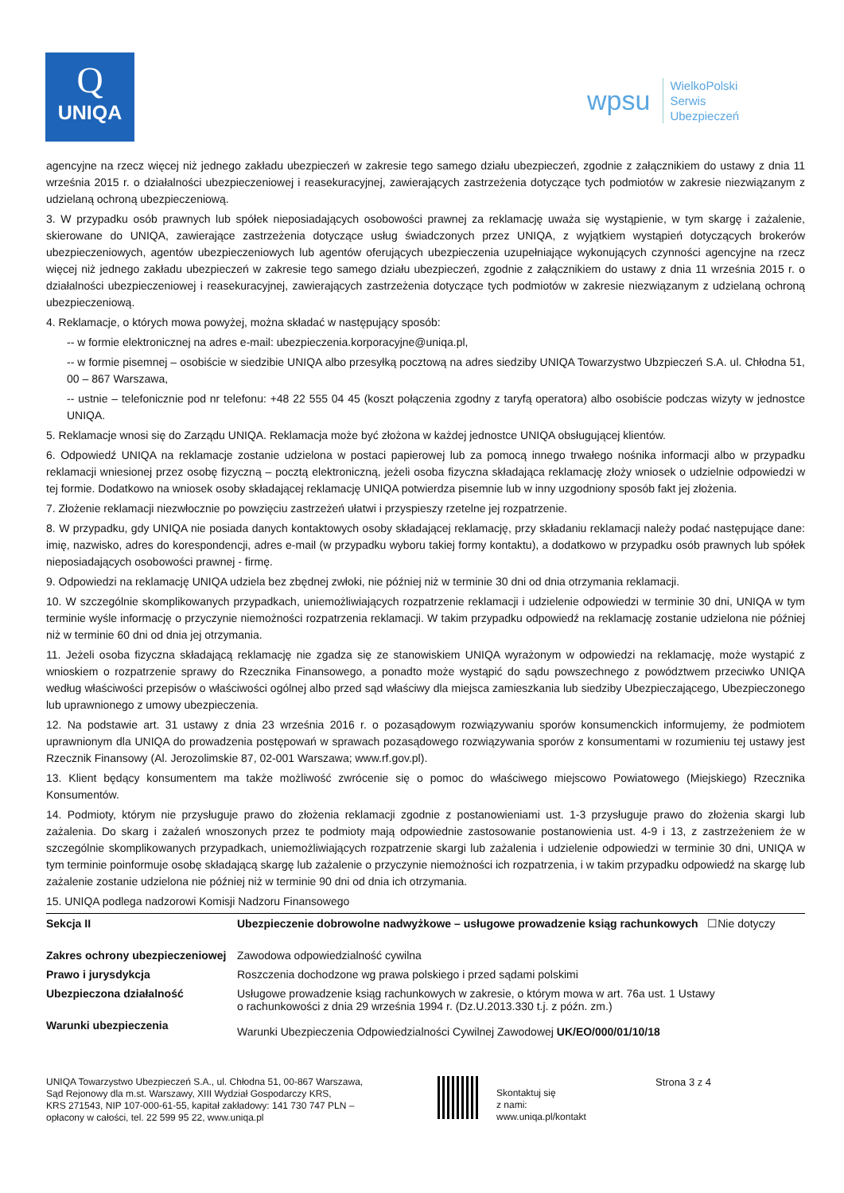Q
UNIQA
wpsu WielkoPolski
Serwis
Ubezpieczeń
agencyjne na rzecz więcej niż jednego zakładu ubezpieczeń w zakresie tego samego działu ubezpieczeń, zgodnie z załącznikiem do ustawy z dnia 11 września 2015 r. o działalności ubezpieczeniowej i reasekuracyjnej, zawierających zastrzeżenia dotyczące tych podmiotów w zakresie niezwiązanym z udzielaną ochroną ubezpieczeniową.
3. W przypadku osób prawnych lub spółek nieposiadających osobowości prawnej za reklamację uważa się wystąpienie, w tym skargę i zażalenie, skierowane do UNIQA, zawierające zastrzeżenia dotyczące usług świadczonych przez UNIQA, z wyjątkiem wystąpień dotyczących brokerów ubezpieczeniowych, agentów ubezpieczeniowych lub agentów oferujących ubezpieczenia uzupełniające wykonujących czynności agencyjne na rzecz więcej niż jednego zakładu ubezpieczeń w zakresie tego samego działu ubezpieczeń, zgodnie z załącznikiem do ustawy z dnia 11 września 2015 r. o działalności ubezpieczeniowej i reasekuracyjnej, zawierających zastrzeżenia dotyczące tych podmiotów w zakresie niezwiązanym z udzielaną ochroną ubezpieczeniową.
4. Reklamacje, o których mowa powyżej, można składać w następujący sposób:
-- w formie elektronicznej na adres e-mail: ubezpieczenia.korporacyjne@uniqa.pl,
-- w formie pisemnej – osobiście w siedzibie UNIQA albo przesyłką pocztową na adres siedziby UNIQA Towarzystwo Ubzpieczeń S.A. ul. Chłodna 51, 00 – 867 Warszawa,
-- ustnie – telefonicznie pod nr telefonu: +48 22 555 04 45 (koszt połączenia zgodny z taryfą operatora) albo osobiście podczas wizyty w jednostce UNIQA.
5. Reklamacje wnosi się do Zarządu UNIQA. Reklamacja może być złożona w każdej jednostce UNIQA obsługującej klientów.
6. Odpowiedź UNIQA na reklamacje zostanie udzielona w postaci papierowej lub za pomocą innego trwałego nośnika informacji albo w przypadku reklamacji wniesionej przez osobę fizyczną – pocztą elektroniczną, jeżeli osoba fizyczna składająca reklamację złoży wniosek o udzielnie odpowiedzi w tej formie. Dodatkowo na wniosek osoby składającej reklamację UNIQA potwierdza pisemnie lub w inny uzgodniony sposób fakt jej złożenia.
7. Złożenie reklamacji niezwłocznie po powzięciu zastrzeżeń ułatwi i przyspieszy rzetelne jej rozpatrzenie.
8. W przypadku, gdy UNIQA nie posiada danych kontaktowych osoby składającej reklamację, przy składaniu reklamacji należy podać następujące dane: imię, nazwisko, adres do korespondencji, adres e-mail (w przypadku wyboru takiej formy kontaktu), a dodatkowo w przypadku osób prawnych lub spółek nieposiadających osobowości prawnej - firmę.
9. Odpowiedzi na reklamację UNIQA udziela bez zbędnej zwłoki, nie później niż w terminie 30 dni od dnia otrzymania reklamacji.
10. W szczególnie skomplikowanych przypadkach, uniemożliwiających rozpatrzenie reklamacji i udzielenie odpowiedzi w terminie 30 dni, UNIQA w tym terminie wyśle informację o przyczynie niemożności rozpatrzenia reklamacji. W takim przypadku odpowiedź na reklamację zostanie udzielona nie później niż w terminie 60 dni od dnia jej otrzymania.
11. Jeżeli osoba fizyczna składającą reklamację nie zgadza się ze stanowiskiem UNIQA wyrażonym w odpowiedzi na reklamację, może wystąpić z wnioskiem o rozpatrzenie sprawy do Rzecznika Finansowego, a ponadto może wystąpić do sądu powszechnego z powództwem przeciwko UNIQA według właściwości przepisów o właściwości ogólnej albo przed sąd właściwy dla miejsca zamieszkania lub siedziby Ubezpieczającego, Ubezpieczonego lub uprawnionego z umowy ubezpieczenia.
12. Na podstawie art. 31 ustawy z dnia 23 września 2016 r. o pozasądowym rozwiązywaniu sporów konsumenckich informujemy, że podmiotem uprawnionym dla UNIQA do prowadzenia postępowań w sprawach pozasądowego rozwiązywania sporów z konsumentami w rozumieniu tej ustawy jest Rzecznik Finansowy (Al. Jerozolimskie 87, 02-001 Warszawa; www.rf.gov.pl).
13. Klient będący konsumentem ma także możliwość zwrócenie się o pomoc do właściwego miejscowo Powiatowego (Miejskiego) Rzecznika Konsumentów.
14. Podmioty, którym nie przysługuje prawo do złożenia reklamacji zgodnie z postanowieniami ust. 1-3 przysługuje prawo do złożenia skargi lub zażalenia. Do skarg i zażaleń wnoszonych przez te podmioty mają odpowiednie zastosowanie postanowienia ust. 4-9 i 13, z zastrzeżeniem że w szczególnie skomplikowanych przypadkach, uniemożliwiających rozpatrzenie skargi lub zażalenia i udzielenie odpowiedzi w terminie 30 dni, UNIQA w tym terminie poinformuje osobę składającą skargę lub zażalenie o przyczynie niemożności ich rozpatrzenia, i w takim przypadku odpowiedź na skargę lub zażalenie zostanie udzielona nie później niż w terminie 90 dni od dnia ich otrzymania.
15. UNIQA podlega nadzorowi Komisji Nadzoru Finansowego
| Sekcja II | Ubezpieczenie dobrowolne nadwyżkowe – usługowe prowadzenie ksiąg rachunkowych ☐Nie dotyczy |
| Zakres ochrony ubezpieczeniowej | Zawodowa odpowiedzialność cywilna |
| Prawo i jurysdykcja | Roszczenia dochodzone wg prawa polskiego i przed sądami polskimi |
| Ubezpieczona działalność | Usługowe prowadzenie ksiąg rachunkowych w zakresie, o którym mowa w art. 76a ust. 1 Ustawy o rachunkowości z dnia 29 września 1994 r. (Dz.U.2013.330 t.j. z późn. zm.) |
| Warunki ubezpieczenia | Warunki Ubezpieczenia Odpowiedzialności Cywilnej Zawodowej UK/EO/000/01/10/18 |
UNIQA Towarzystwo Ubezpieczeń S.A., ul. Chłodna 51, 00-867 Warszawa,
Sąd Rejonowy dla m.st. Warszawy, XIII Wydział Gospodarczy KRS,
KRS 271543, NIP 107-000-61-55, kapitał zakładowy: 141 730 747 PLN –
opłacony w całości, tel. 22 599 95 22, www.uniqa.pl
Skontaktuj się
z nami:
www.uniqa.pl/kontakt
Strona 3 z 4